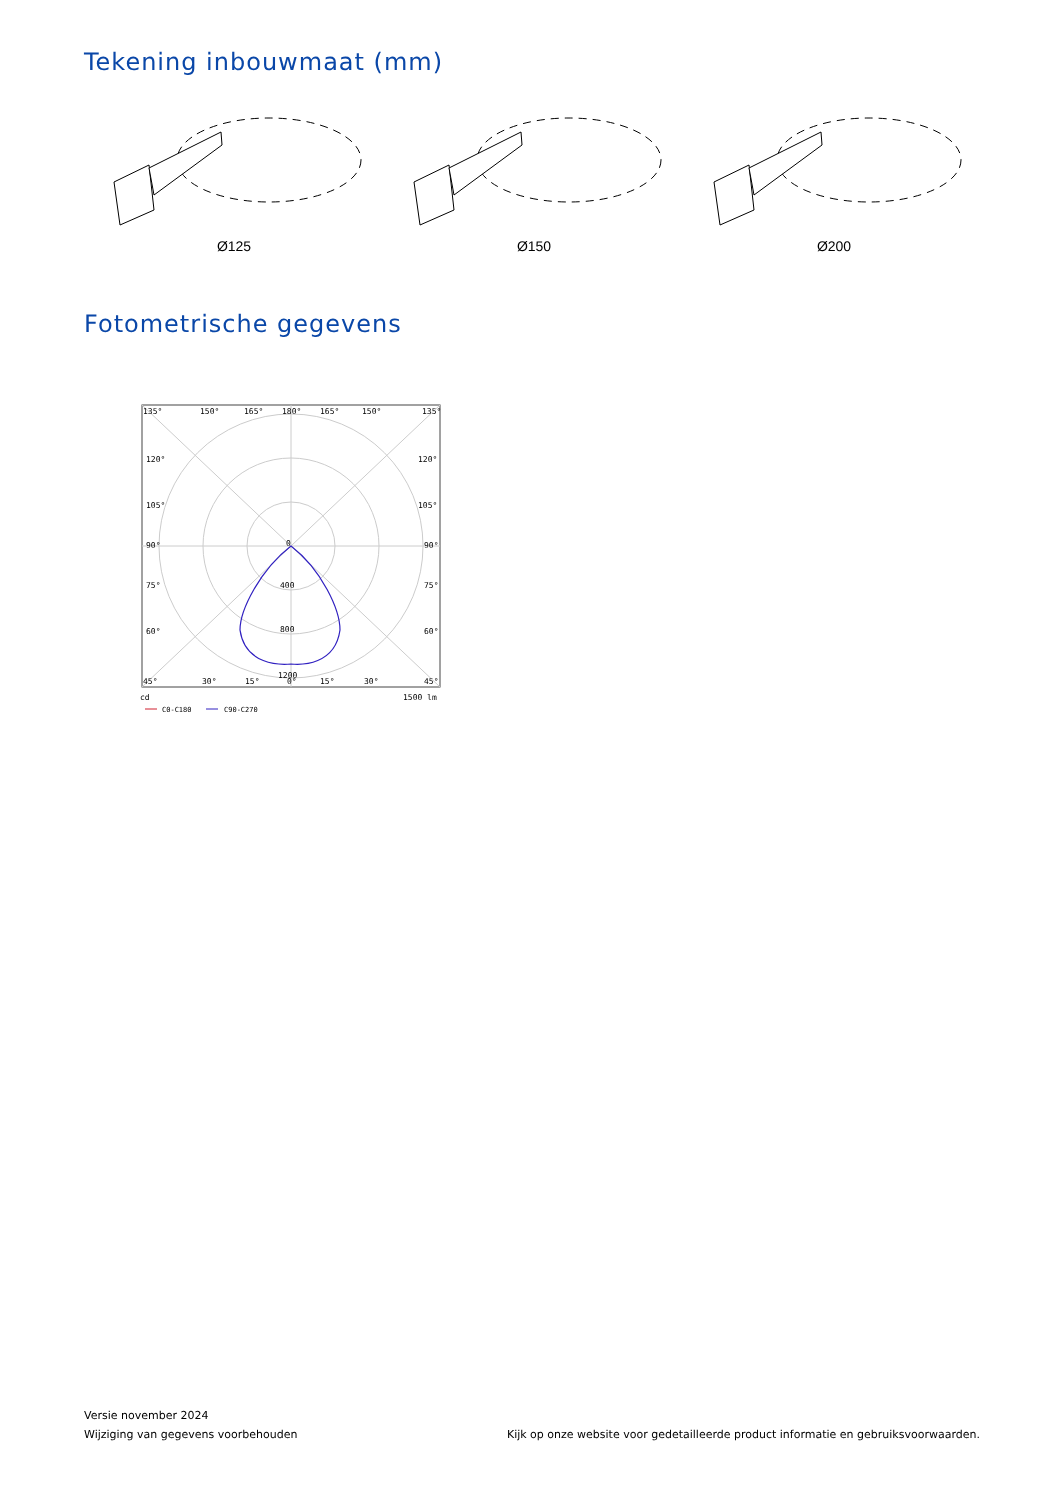Tekening inbouwmaat (mm)
Ø125 Ø150 Ø200
Fotometrische gegevens
135°
150°
165°
180°
165°
150°
135°
120°
120°
105°
105°
90°
90°
75°
75°
60°
60°
0
400
800
1200
45°
30°
15°
0°
15°
30°
45°
cd
1500 lm
C0-C180
C90-C270
Versie november 2024
Wijziging van gegevens voorbehouden
Kijk op onze website voor gedetailleerde product informatie en gebruiksvoorwaarden.